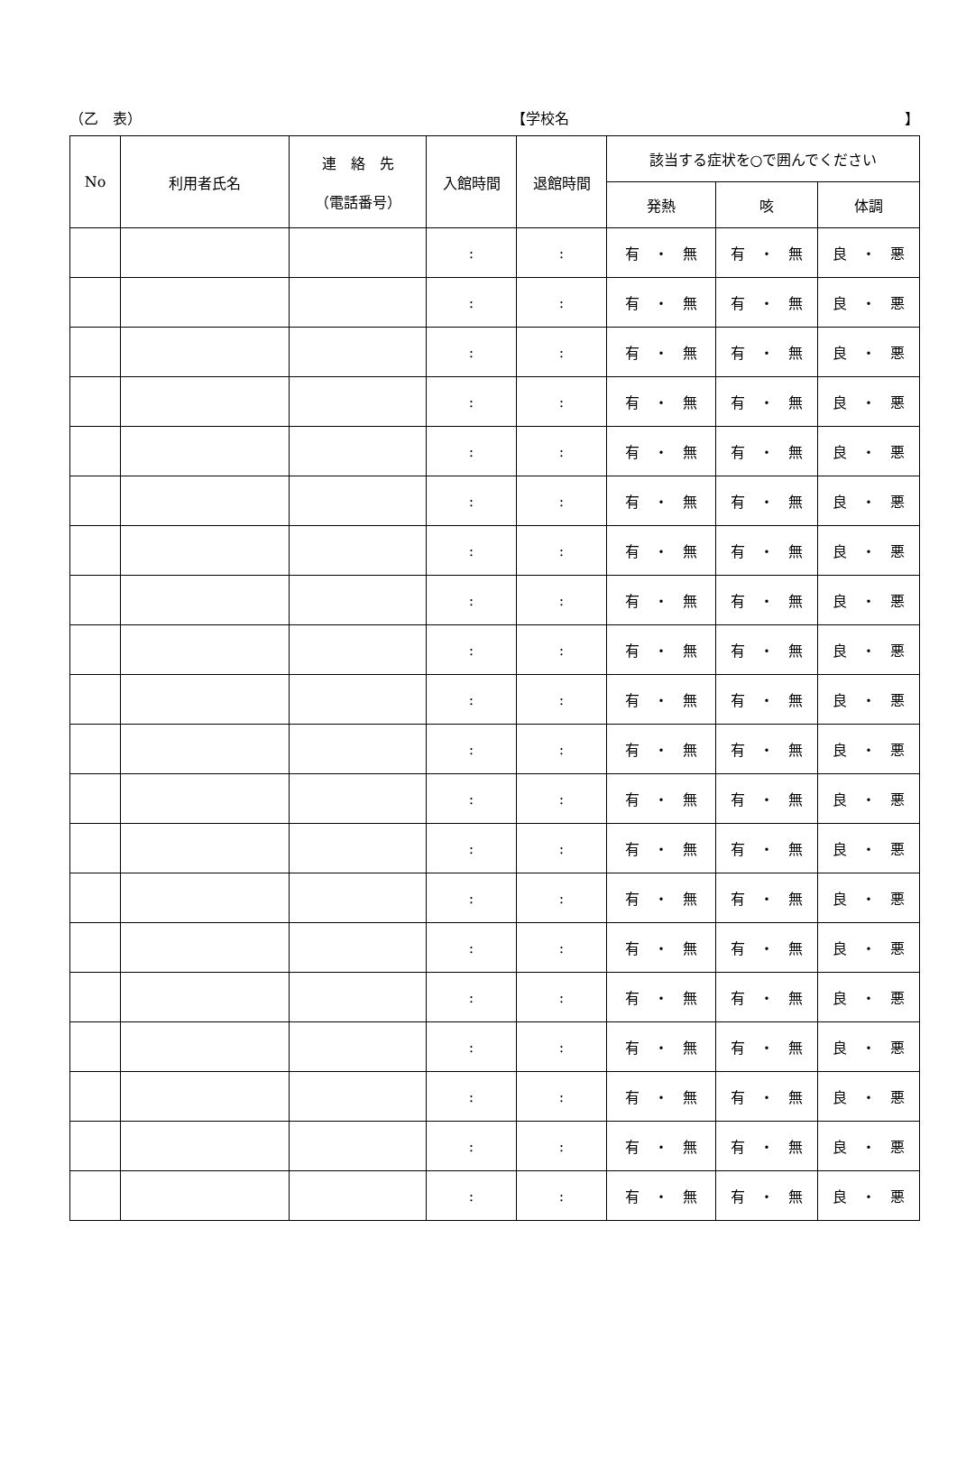（乙　表） 【学校名 】
| No | 利用者氏名 | 連 絡 先 （電話番号） | 入館時間 | 退館時間 | 該当する症状を○で囲んでください | | |
| --- | --- | --- | --- | --- | --- | --- | --- |
| | | | | | 発熱 | 咳 | 体調 |
| | | | : | : | 有 ・ 無 | 有 ・ 無 | 良 ・ 悪 |
| | | | : | : | 有 ・ 無 | 有 ・ 無 | 良 ・ 悪 |
| | | | : | : | 有 ・ 無 | 有 ・ 無 | 良 ・ 悪 |
| | | | : | : | 有 ・ 無 | 有 ・ 無 | 良 ・ 悪 |
| | | | : | : | 有 ・ 無 | 有 ・ 無 | 良 ・ 悪 |
| | | | : | : | 有 ・ 無 | 有 ・ 無 | 良 ・ 悪 |
| | | | : | : | 有 ・ 無 | 有 ・ 無 | 良 ・ 悪 |
| | | | : | : | 有 ・ 無 | 有 ・ 無 | 良 ・ 悪 |
| | | | : | : | 有 ・ 無 | 有 ・ 無 | 良 ・ 悪 |
| | | | : | : | 有 ・ 無 | 有 ・ 無 | 良 ・ 悪 |
| | | | : | : | 有 ・ 無 | 有 ・ 無 | 良 ・ 悪 |
| | | | : | : | 有 ・ 無 | 有 ・ 無 | 良 ・ 悪 |
| | | | : | : | 有 ・ 無 | 有 ・ 無 | 良 ・ 悪 |
| | | | : | : | 有 ・ 無 | 有 ・ 無 | 良 ・ 悪 |
| | | | : | : | 有 ・ 無 | 有 ・ 無 | 良 ・ 悪 |
| | | | : | : | 有 ・ 無 | 有 ・ 無 | 良 ・ 悪 |
| | | | : | : | 有 ・ 無 | 有 ・ 無 | 良 ・ 悪 |
| | | | : | : | 有 ・ 無 | 有 ・ 無 | 良 ・ 悪 |
| | | | : | : | 有 ・ 無 | 有 ・ 無 | 良 ・ 悪 |
| | | | : | : | 有 ・ 無 | 有 ・ 無 | 良 ・ 悪 |